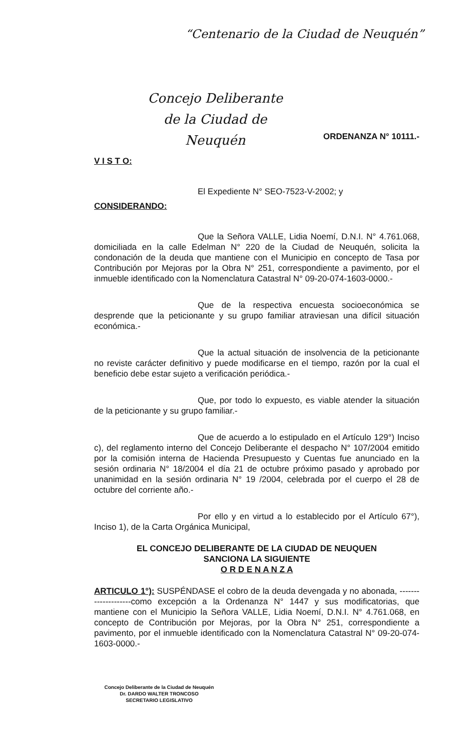“Centenario de la Ciudad de Neuquén”
Concejo Deliberante
de la Ciudad de Neuquén
ORDENANZA N° 10111.-
V I S T O:
El Expediente N° SEO-7523-V-2002; y
CONSIDERANDO:
Que la Señora VALLE, Lidia Noemí, D.N.I. N° 4.761.068, domiciliada en la calle Edelman N° 220 de la Ciudad de Neuquén, solicita la condonación de la deuda que mantiene con el Municipio en concepto de Tasa por Contribución por Mejoras por la Obra N° 251, correspondiente a pavimento, por el inmueble identificado con la Nomenclatura Catastral N° 09-20-074-1603-0000.-
Que de la respectiva encuesta socioeconómica se desprende que la peticionante y su grupo familiar atraviesan una difícil situación económica.-
Que la actual situación de insolvencia de la peticionante no reviste carácter definitivo y puede modificarse en el tiempo, razón por la cual el beneficio debe estar sujeto a verificación periódica.-
Que, por todo lo expuesto, es viable atender la situación de la peticionante y su grupo familiar.-
Que de acuerdo a lo estipulado en el Artículo 129°) Inciso c), del reglamento interno del Concejo Deliberante el despacho N° 107/2004 emitido por la comisión interna de Hacienda Presupuesto y Cuentas fue anunciado en la sesión ordinaria N° 18/2004 el día 21 de octubre próximo pasado y aprobado por unanimidad en la sesión ordinaria N° 19 /2004, celebrada por el cuerpo el 28 de octubre del corriente año.-
Por ello y en virtud a lo establecido por el Artículo 67°), Inciso 1), de la Carta Orgánica Municipal,
EL CONCEJO DELIBERANTE DE LA CIUDAD DE NEUQUEN
SANCIONA LA SIGUIENTE
O R D E N A N Z A
ARTICULO 1°): SUSPÉNDASE el cobro de la deuda devengada y no abonada, --------------------como excepción a la Ordenanza N° 1447 y sus modificatorias, que mantiene con el Municipio la Señora VALLE, Lidia Noemí, D.N.I. N° 4.761.068, en concepto de Contribución por Mejoras, por la Obra N° 251, correspondiente a pavimento, por el inmueble identificado con la Nomenclatura Catastral N° 09-20-074-1603-0000.-
Concejo Deliberante de la Ciudad de Neuquén
Dr. DARDO WALTER TRONCOSO
SECRETARIO LEGISLATIVO